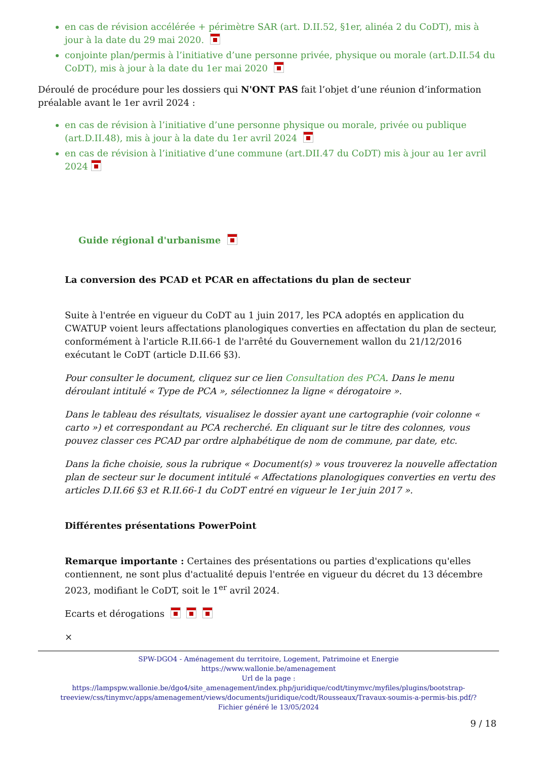en cas de révision accélérée + périmètre SAR (art. D.II.52, §1er, alinéa 2 du CoDT), mis à jour à la date du 29 mai 2020.
conjointe plan/permis à l’initiative d’une personne privée, physique ou morale (art.D.II.54 du CoDT), mis à jour à la date du 1er mai 2020
Déroulé de procédure pour les dossiers qui N'ONT PAS fait l’objet d’une réunion d’information préalable avant le 1er avril 2024 :
en cas de révision à l’initiative d’une personne physique ou morale, privée ou publique (art.D.II.48), mis à jour à la date du 1er avril 2024
en cas de révision à l’initiative d’une commune (art.DII.47 du CoDT) mis à jour au 1er avril 2024
Guide régional d'urbanisme
La conversion des PCAD et PCAR en affectations du plan de secteur
Suite à l'entrée en vigueur du CoDT au 1 juin 2017, les PCA adoptés en application du CWATUP voient leurs affectations planologiques converties en affectation du plan de secteur, conformément à l'article R.II.66-1 de l'arrêté du Gouvernement wallon du 21/12/2016 exécutant le CoDT (article D.II.66 §3).
Pour consulter le document, cliquez sur ce lien Consultation des PCA. Dans le menu déroulant intitulé « Type de PCA », sélectionnez la ligne « dérogatoire ».
Dans le tableau des résultats, visualisez le dossier ayant une cartographie (voir colonne « carto ») et correspondant au PCA recherché. En cliquant sur le titre des colonnes, vous pouvez classer ces PCAD par ordre alphabétique de nom de commune, par date, etc.
Dans la fiche choisie, sous la rubrique « Document(s) » vous trouverez la nouvelle affectation plan de secteur sur le document intitulé « Affectations planologiques converties en vertu des articles D.II.66 §3 et R.II.66-1 du CoDT entré en vigueur le 1er juin 2017 ».
Différentes présentations PowerPoint
Remarque importante : Certaines des présentations ou parties d'explications qu'elles contiennent, ne sont plus d'actualité depuis l'entrée en vigueur du décret du 13 décembre 2023, modifiant le CoDT, soit le 1<sup>er</sup> avril 2024.
Ecarts et dérogations
×
SPW-DGO4 - Aménagement du territoire, Logement, Patrimoine et Energie
https://www.wallonie.be/amenagement
Url de la page :
https://lampspw.wallonie.be/dgo4/site_amenagement/index.php/juridique/codt/tinymvc/myfiles/plugins/bootstrap-treeview/css/tinymvc/apps/amenagement/views/documents/juridique/codt/Rousseaux/Travaux-soumis-a-permis-bis.pdf/?
Fichier généré le 13/05/2024
9 / 18